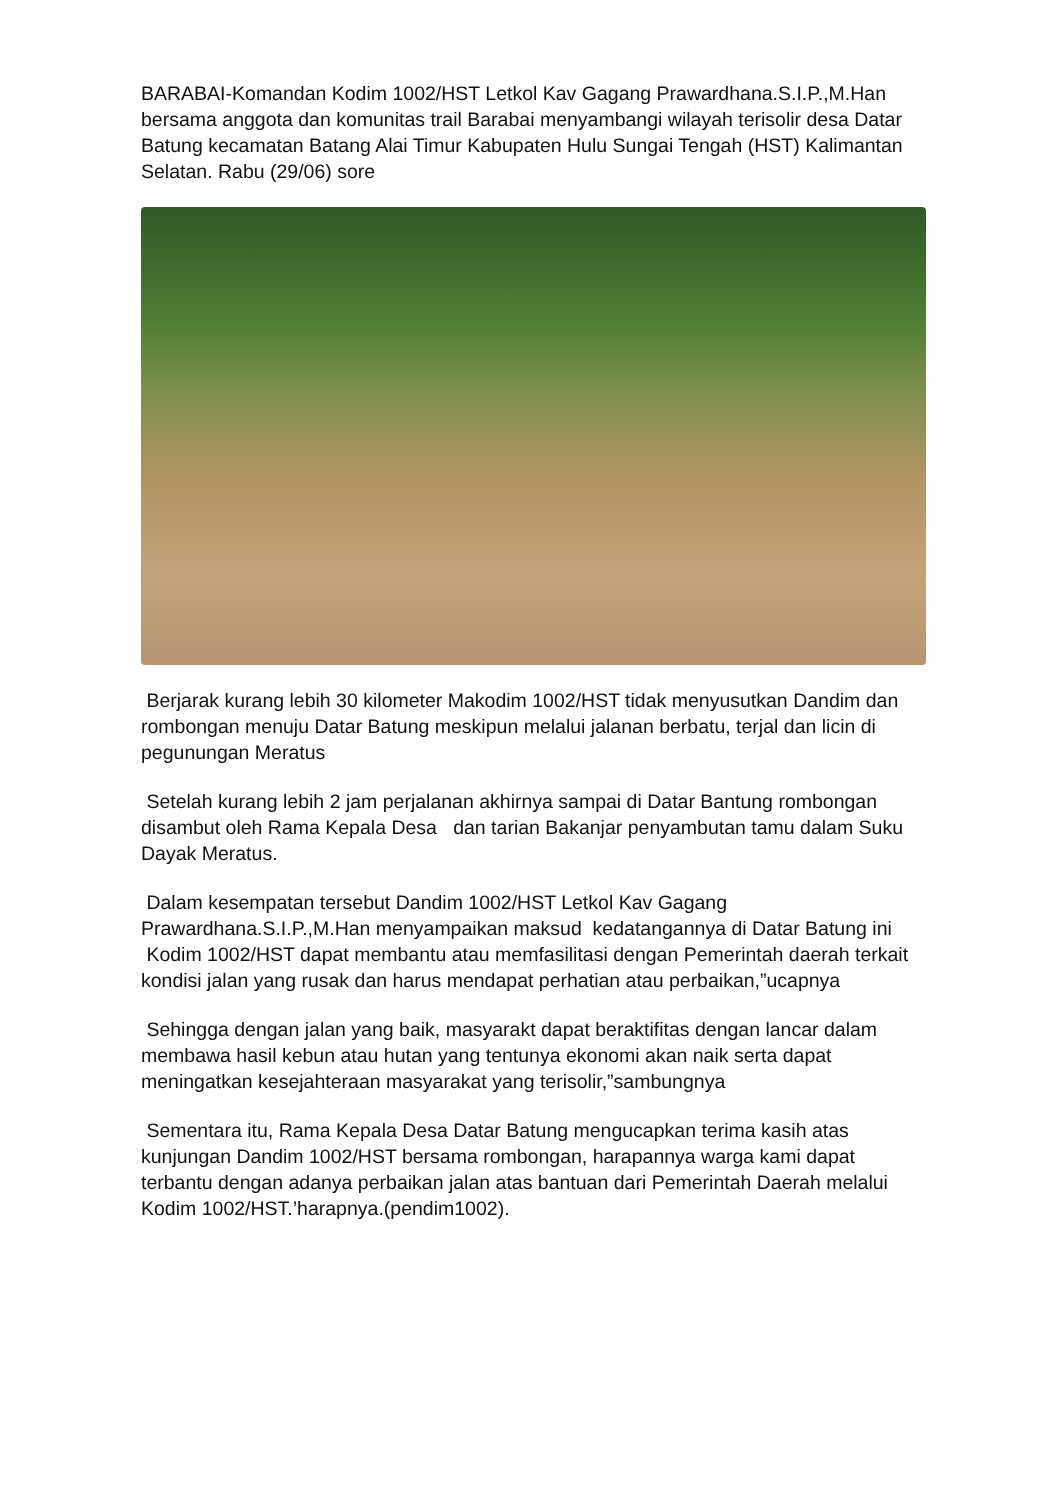BARABAI-Komandan Kodim 1002/HST Letkol Kav Gagang Prawardhana.S.I.P.,M.Han bersama anggota dan komunitas trail Barabai menyambangi wilayah terisolir desa Datar Batung kecamatan Batang Alai Timur Kabupaten Hulu Sungai Tengah (HST) Kalimantan Selatan. Rabu (29/06) sore
Berjarak kurang lebih 30 kilometer Makodim 1002/HST tidak menyusutkan Dandim dan rombongan menuju Datar Batung meskipun melalui jalanan berbatu, terjal dan licin di pegunungan Meratus
Setelah kurang lebih 2 jam perjalanan akhirnya sampai di Datar Bantung rombongan disambut oleh Rama Kepala Desa dan tarian Bakanjar penyambutan tamu dalam Suku Dayak Meratus.
Dalam kesempatan tersebut Dandim 1002/HST Letkol Kav Gagang Prawardhana.S.I.P.,M.Han menyampaikan maksud kedatangannya di Datar Batung ini Kodim 1002/HST dapat membantu atau memfasilitasi dengan Pemerintah daerah terkait kondisi jalan yang rusak dan harus mendapat perhatian atau perbaikan,”ucapnya
Sehingga dengan jalan yang baik, masyarakt dapat beraktifitas dengan lancar dalam membawa hasil kebun atau hutan yang tentunya ekonomi akan naik serta dapat meningatkan kesejahteraan masyarakat yang terisolir,”sambungnya
Sementara itu, Rama Kepala Desa Datar Batung mengucapkan terima kasih atas kunjungan Dandim 1002/HST bersama rombongan, harapannya warga kami dapat terbantu dengan adanya perbaikan jalan atas bantuan dari Pemerintah Daerah melalui Kodim 1002/HST.’harapnya.(pendim1002).